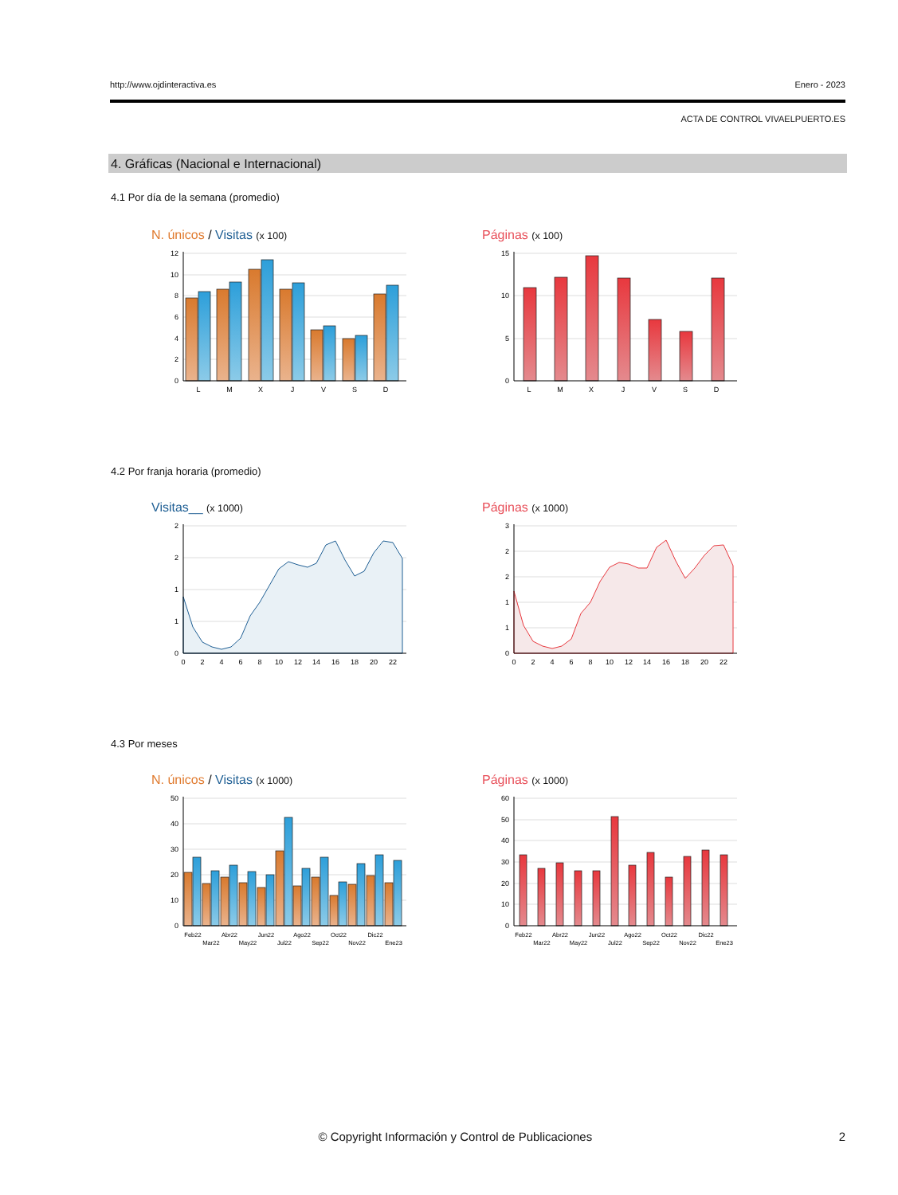http://www.ojdinteractiva.es Enero - 2023
ACTA DE CONTROL VIVAELPUERTO.ES
4. Gráficas (Nacional e Internacional)
4.1 Por día de la semana (promedio)
N. únicos / Visitas (x 100)
12
10
8
6
4
2
0
L
M
X
J
V
S
D
Páginas (x 100)
15
10
5
0
L
M
X
J
V
S
D
4.2 Por franja horaria (promedio)
Visitas__ (x 1000)
2
2
1
1
0
0
2
4
6
8
10
12
14
16
18
20
22
Páginas (x 1000)
3
2
2
1
1
0
0
2
4
6
8
10
12
14
16
18
20
22
4.3 Por meses
N. únicos / Visitas (x 1000)
50
40
30
20
10
0
Feb22
Mar22
Abr22
May22
Jun22
Jul22
Ago22
Sep22
Oct22
Nov22
Dic22
Ene23
Páginas (x 1000)
60
50
40
30
20
10
0
Feb22
Mar22
Abr22
May22
Jun22
Jul22
Ago22
Sep22
Oct22
Nov22
Dic22
Ene23
© Copyright Información y Control de Publicaciones 2